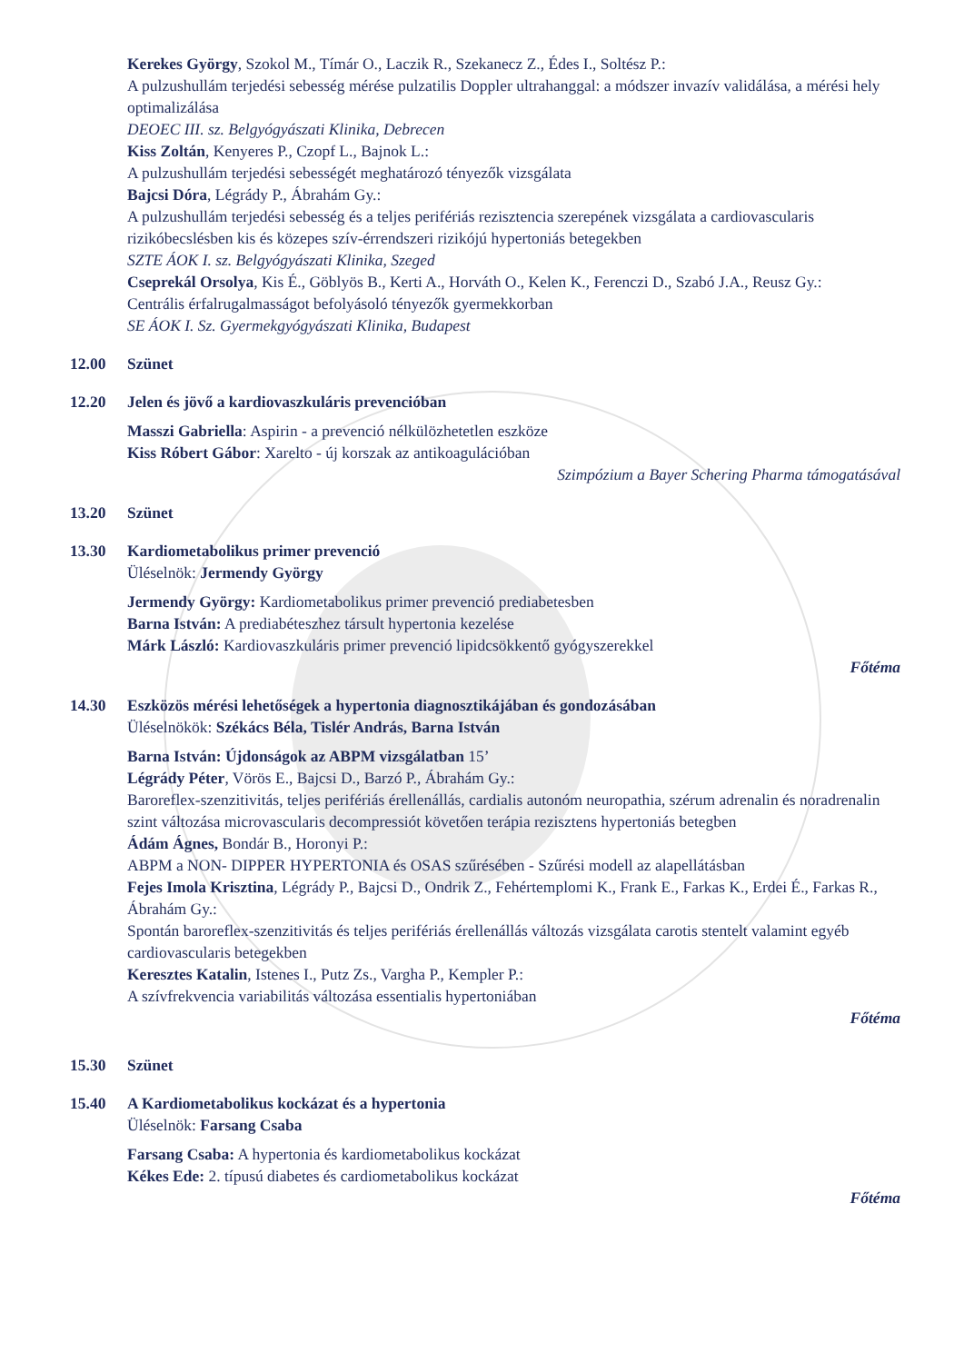Kerekes György, Szokol M., Tímár O., Laczik R., Szekanecz Z., Édes I., Soltész P.:
A pulzushullám terjedési sebesség mérése pulzatilis Doppler ultrahanggal: a módszer invazív validálása, a mérési hely optimalizálása
DEOEC III. sz. Belgyógyászati Klinika, Debrecen
Kiss Zoltán, Kenyeres P., Czopf L., Bajnok L.:
A pulzushullám terjedési sebességét meghatározó tényezők vizsgálata
Bajcsi Dóra, Légrády P., Ábrahám Gy.:
A pulzushullám terjedési sebesség és a teljes perifériás rezisztencia szerepének vizsgálata a cardiovascularis rizikóbecslésben kis és közepes szív-érrendszeri rizikójú hypertoniás betegekben
SZTE ÁOK I. sz. Belgyógyászati Klinika, Szeged
Cseprekál Orsolya, Kis É., Göblyös B., Kerti A., Horváth O., Kelen K., Ferenczi D., Szabó J.A., Reusz Gy.:
Centrális érfalrugalmasságot befolyásoló tényezők gyermekkorban
SE ÁOK I. Sz. Gyermekgyógyászati Klinika, Budapest
12.00 Szünet
12.20 Jelen és jövő a kardiovaszkuláris prevencióban
Masszi Gabriella: Aspirin - a prevenció nélkülözhetetlen eszköze
Kiss Róbert Gábor: Xarelto - új korszak az antikoagulációban
Szimpózium a Bayer Schering Pharma támogatásával
13.20 Szünet
13.30 Kardiometabolikus primer prevenció
Üléselnök: Jermendy György
Jermendy György: Kardiometabolikus primer prevenció prediabetesben
Barna István: A prediabéteszhez társult hypertonia kezelése
Márk László: Kardiovaszkuláris primer prevenció lipidcsökkentő gyógyszerekkel
Főtéma
14.30 Eszközös mérési lehetőségek a hypertonia diagnosztikájában és gondozásában
Üléselnökök: Székács Béla, Tislér András, Barna István
Barna István: Újdonságok az ABPM vizsgálatban 15’
Légrády Péter, Vörös E., Bajcsi D., Barzó P., Ábrahám Gy.:
Baroreflex-szenzitivitás, teljes perifériás érellenállás, cardialis autonóm neuropathia, szérum adrenalin és noradrenalin szint változása microvascularis decompressiót követően terápia rezisztens hypertoniás betegben
Ádám Ágnes, Bondár B., Horonyi P.:
ABPM a NON- DIPPER HYPERTONIA és OSAS szűrésében - Szűrési modell az alapellátásban
Fejes Imola Krisztina, Légrády P., Bajcsi D., Ondrik Z., Fehértemplomi K., Frank E., Farkas K., Erdei É., Farkas R., Ábrahám Gy.:
Spontán baroreflex-szenzitivitás és teljes perifériás érellenállás változás vizsgálata carotis stentelt valamint egyéb cardiovascularis betegekben
Keresztes Katalin, Istenes I., Putz Zs., Vargha P., Kempler P.:
A szívfrekvencia variabilitás változása essentialis hypertoniában
Főtéma
15.30 Szünet
15.40 A Kardiometabolikus kockázat és a hypertonia
Üléselnök: Farsang Csaba
Farsang Csaba: A hypertonia és kardiometabolikus kockázat
Kékes Ede: 2. típusú diabetes és cardiometabolikus kockázat
Főtéma